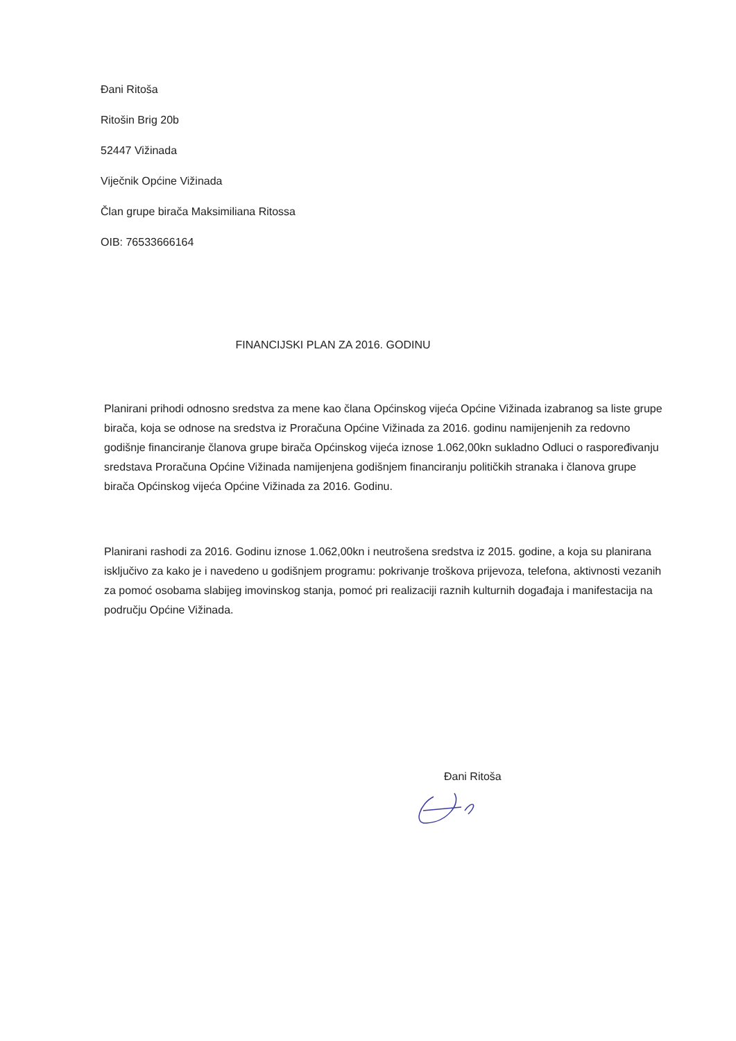Đani Ritoša
Ritošin Brig 20b
52447 Vižinada
Viječnik Općine Vižinada
Član grupe birača Maksimiliana Ritossa
OIB: 76533666164
FINANCIJSKI PLAN ZA 2016. GODINU
Planirani prihodi odnosno sredstva za mene kao člana Općinskog vijeća Općine Vižinada izabranog sa liste grupe birača, koja se odnose na sredstva iz Proračuna Općine Vižinada za 2016. godinu namijenjenih za redovno godišnje financiranje članova grupe birača Općinskog vijeća iznose 1.062,00kn sukladno Odluci o raspoređivanju sredstava Proračuna Općine Vižinada namijenjena godišnjem financiranju političkih stranaka i članova grupe birača Općinskog vijeća Općine Vižinada za 2016. Godinu.
Planirani rashodi za 2016. Godinu iznose 1.062,00kn i neutrošena sredstva iz 2015. godine, a koja su planirana isključivo za kako je i navedeno u godišnjem programu: pokrivanje troškova prijevoza, telefona, aktivnosti vezanih za pomoć osobama slabijeg imovinskog stanja, pomoć pri realizaciji raznih kulturnih događaja i manifestacija na području Općine Vižinada.
Đani Ritoša